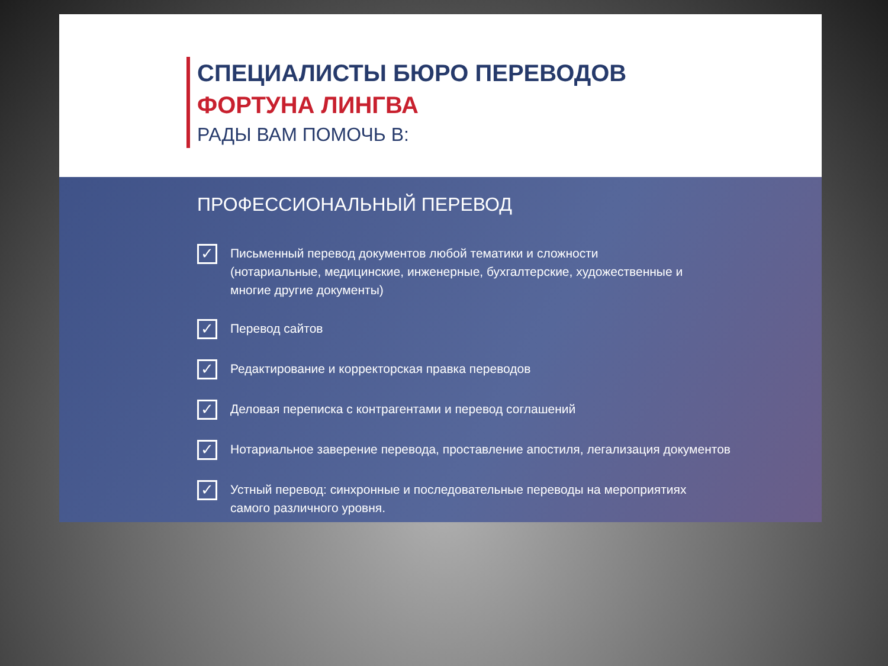СПЕЦИАЛИСТЫ БЮРО ПЕРЕВОДОВ
ФОРТУНА ЛИНГВА
РАДЫ ВАМ ПОМОЧЬ В:
ПРОФЕССИОНАЛЬНЫЙ ПЕРЕВОД
✓
Письменный перевод документов любой тематики и сложности
(нотариальные, медицинские, инженерные, бухгалтерские, художественные и
многие другие документы)
✓
Перевод сайтов
✓
Редактирование и корректорская правка переводов
✓
Деловая переписка с контрагентами и перевод соглашений
✓
Нотариальное заверение перевода, проставление апостиля, легализация документов
✓
Устный перевод: синхронные и последовательные переводы на мероприятиях
самого различного уровня.